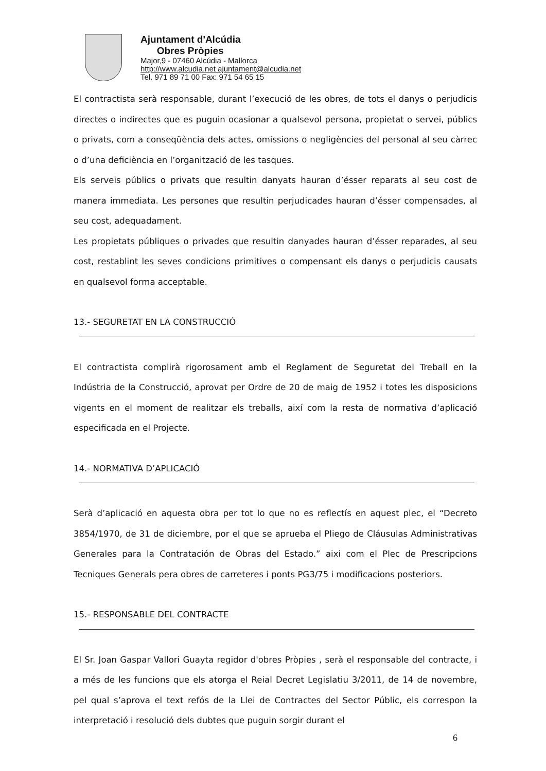Ajuntament d'Alcúdia
Obres Pròpies
Major,9 - 07460 Alcúdia - Mallorca
http://www.alcudia.net ajuntament@alcudia.net
Tel. 971 89 71 00 Fax: 971 54 65 15
El contractista serà responsable, durant l’execució de les obres, de tots el danys o perjudicis directes o indirectes que es puguin ocasionar a qualsevol persona, propietat o servei, públics o privats, com a conseqüència dels actes, omissions o negligències del personal al seu càrrec o d’una deficiència en l’organització de les tasques.
Els serveis públics o privats que resultin danyats hauran d’ésser reparats al seu cost de manera immediata. Les persones que resultin perjudicades hauran d’ésser compensades, al seu cost, adequadament.
Les propietats públiques o privades que resultin danyades hauran d’ésser reparades, al seu cost, restablint les seves condicions primitives o compensant els danys o perjudicis causats en qualsevol forma acceptable.
13.- SEGURETAT EN LA CONSTRUCCIÓ
El contractista complirà rigorosament amb el Reglament de Seguretat del Treball en la Indústria de la Construcció, aprovat per Ordre de 20 de maig de 1952 i totes les disposicions vigents en el moment de realitzar els treballs, així com la resta de normativa d’aplicació especificada en el Projecte.
14.- NORMATIVA D’APLICACIÓ
Serà d’aplicació en aquesta obra per tot lo que no es reflectís en aquest plec, el “Decreto 3854/1970, de 31 de diciembre, por el que se aprueba el Pliego de Cláusulas Administrativas Generales para la Contratación de Obras del Estado.” aixi com el Plec de Prescripcions Tecniques Generals pera obres de carreteres i ponts PG3/75 i modificacions posteriors.
15.- RESPONSABLE DEL CONTRACTE
El Sr. Joan Gaspar Vallori Guayta regidor d'obres Pròpies , serà el responsable del contracte, i a més de les funcions que els atorga el Reial Decret Legislatiu 3/2011, de 14 de novembre, pel qual s’aprova el text refós de la Llei de Contractes del Sector Públic, els correspon la interpretació i resolució dels dubtes que puguin sorgir durant el
6